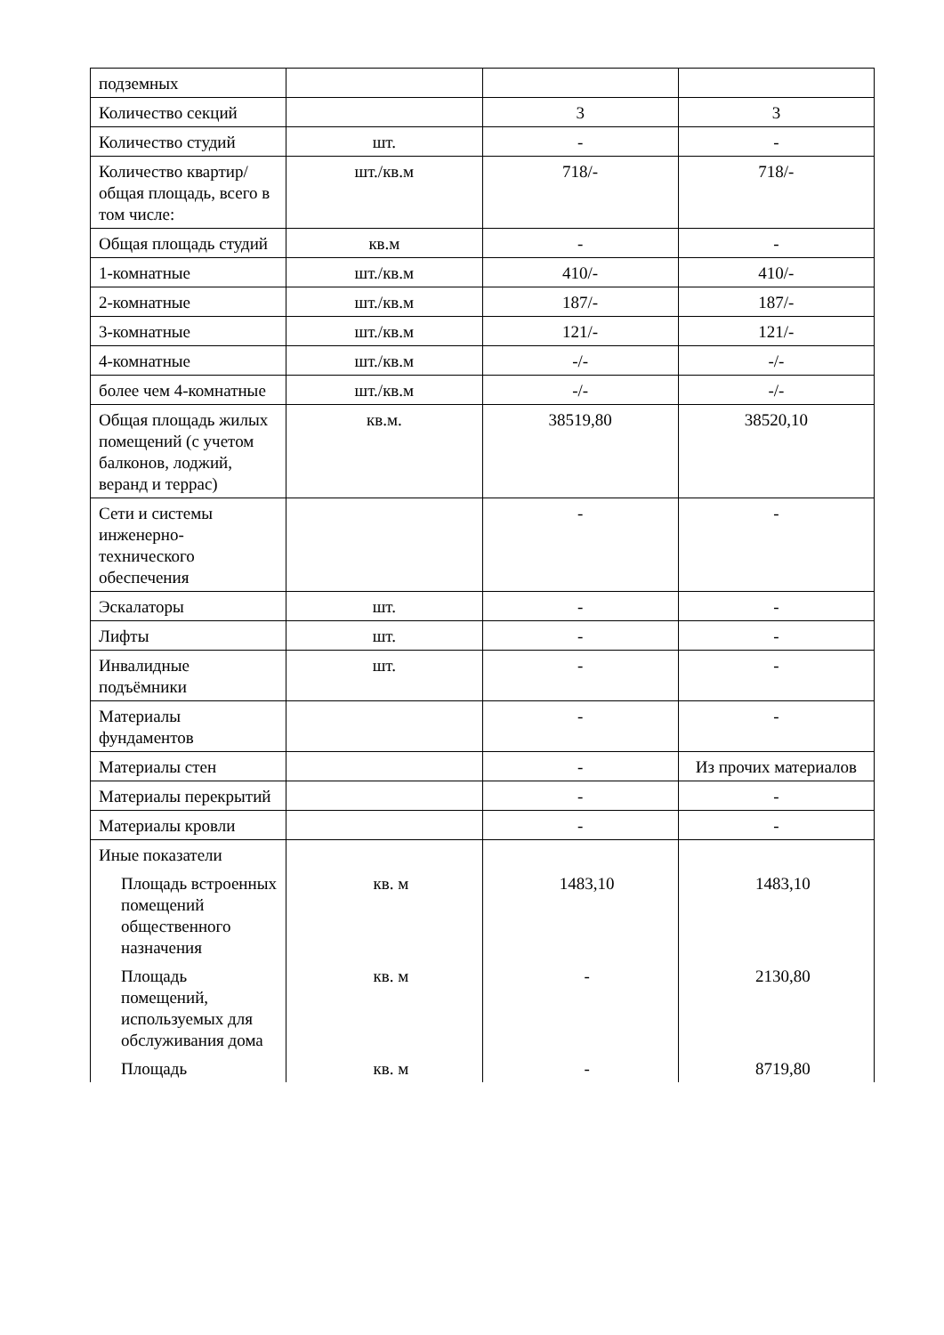| подземных | | | |
| Количество секций | | 3 | 3 |
| Количество студий | шт. | - | - |
| Количество квартир/общая площадь, всего в том числе: | шт./кв.м | 718/- | 718/- |
| Общая площадь студий | кв.м | - | - |
| 1-комнатные | шт./кв.м | 410/- | 410/- |
| 2-комнатные | шт./кв.м | 187/- | 187/- |
| 3-комнатные | шт./кв.м | 121/- | 121/- |
| 4-комнатные | шт./кв.м | -/- | -/- |
| более чем 4-комнатные | шт./кв.м | -/- | -/- |
| Общая площадь жилых помещений (с учетом балконов, лоджий, веранд и террас) | кв.м. | 38519,80 | 38520,10 |
| Сети и системы инженерно-технического обеспечения | | - | - |
| Эскалаторы | шт. | - | - |
| Лифты | шт. | - | - |
| Инвалидные подъёмники | шт. | - | - |
| Материалы фундаментов | | - | - |
| Материалы стен | | - | Из прочих материалов |
| Материалы перекрытий | | - | - |
| Материалы кровли | | - | - |
| Иные показатели | | | |
| Площадь встроенных помещений общественного назначения | кв. м | 1483,10 | 1483,10 |
| Площадь помещений, используемых для обслуживания дома | кв. м | - | 2130,80 |
| Площадь | кв. м | - | 8719,80 |